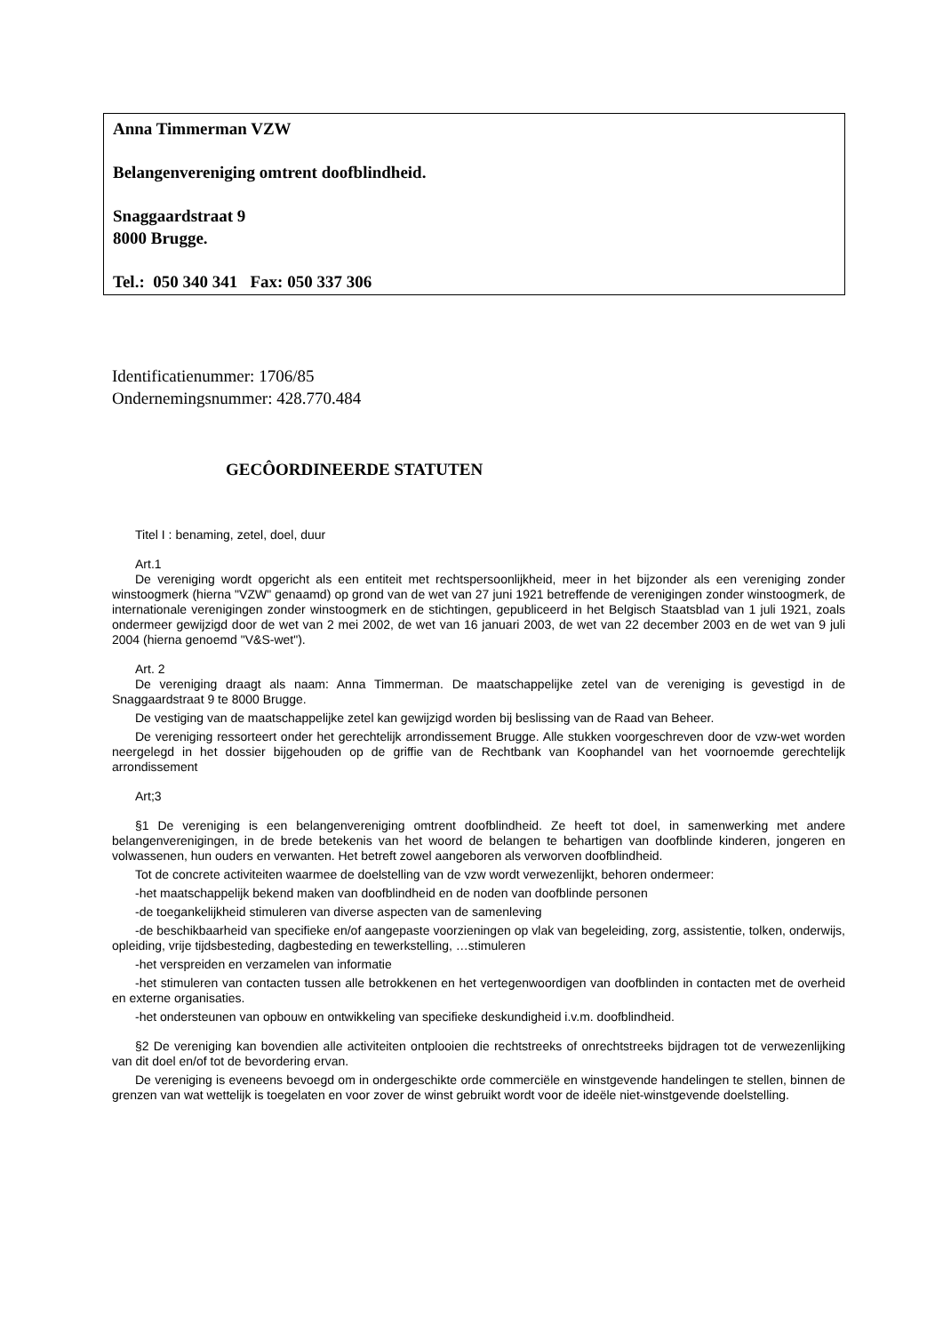Anna Timmerman VZW
Belangenvereniging omtrent doofblindheid.
Snaggaardstraat 9
8000 Brugge.
Tel.: 050 340 341 Fax: 050 337 306
Identificatienummer: 1706/85
Ondernemingsnummer: 428.770.484
GECÔORDINEERDE STATUTEN
Titel I : benaming, zetel, doel, duur
Art.1
De vereniging wordt opgericht als een entiteit met rechtspersoonlijkheid, meer in het bijzonder als een vereniging zonder winstoogmerk (hierna "VZW" genaamd) op grond van de wet van 27 juni 1921 betreffende de verenigingen zonder winstoogmerk, de internationale verenigingen zonder winstoogmerk en de stichtingen, gepubliceerd in het Belgisch Staatsblad van 1 juli 1921, zoals ondermeer gewijzigd door de wet van 2 mei 2002, de wet van 16 januari 2003, de wet van 22 december 2003 en de wet van 9 juli 2004 (hierna genoemd "V&S-wet").
Art. 2
De vereniging draagt als naam: Anna Timmerman. De maatschappelijke zetel van de vereniging is gevestigd in de Snaggaardstraat 9 te 8000 Brugge.
De vestiging van de maatschappelijke zetel kan gewijzigd worden bij beslissing van de Raad van Beheer.
De vereniging ressorteert onder het gerechtelijk arrondissement Brugge. Alle stukken voorgeschreven door de vzw-wet worden neergelegd in het dossier bijgehouden op de griffie van de Rechtbank van Koophandel van het voornoemde gerechtelijk arrondissement
Art;3
§1 De vereniging is een belangenvereniging omtrent doofblindheid. Ze heeft tot doel, in samenwerking met andere belangenverenigingen, in de brede betekenis van het woord de belangen te behartigen van doofblinde kinderen, jongeren en volwassenen, hun ouders en verwanten. Het betreft zowel aangeboren als verworven doofblindheid.
Tot de concrete activiteiten waarmee de doelstelling van de vzw wordt verwezenlijkt, behoren ondermeer:
-het maatschappelijk bekend maken van doofblindheid en de noden van doofblinde personen
-de toegankelijkheid stimuleren van diverse aspecten van de samenleving
-de beschikbaarheid van specifieke en/of aangepaste voorzieningen op vlak van begeleiding, zorg, assistentie, tolken, onderwijs, opleiding, vrije tijdsbesteding, dagbesteding en tewerkstelling, …stimuleren
-het verspreiden en verzamelen van informatie
-het stimuleren van contacten tussen alle betrokkenen en het vertegenwoordigen van doofblinden in contacten met de overheid en externe organisaties.
-het ondersteunen van opbouw en ontwikkeling van specifieke deskundigheid i.v.m. doofblindheid.
§2 De vereniging kan bovendien alle activiteiten ontplooien die rechtstreeks of onrechtstreeks bijdragen tot de verwezenlijking van dit doel en/of tot de bevordering ervan.
De vereniging is eveneens bevoegd om in ondergeschikte orde commerciële en winstgevende handelingen te stellen, binnen de grenzen van wat wettelijk is toegelaten en voor zover de winst gebruikt wordt voor de ideële niet-winstgevende doelstelling.